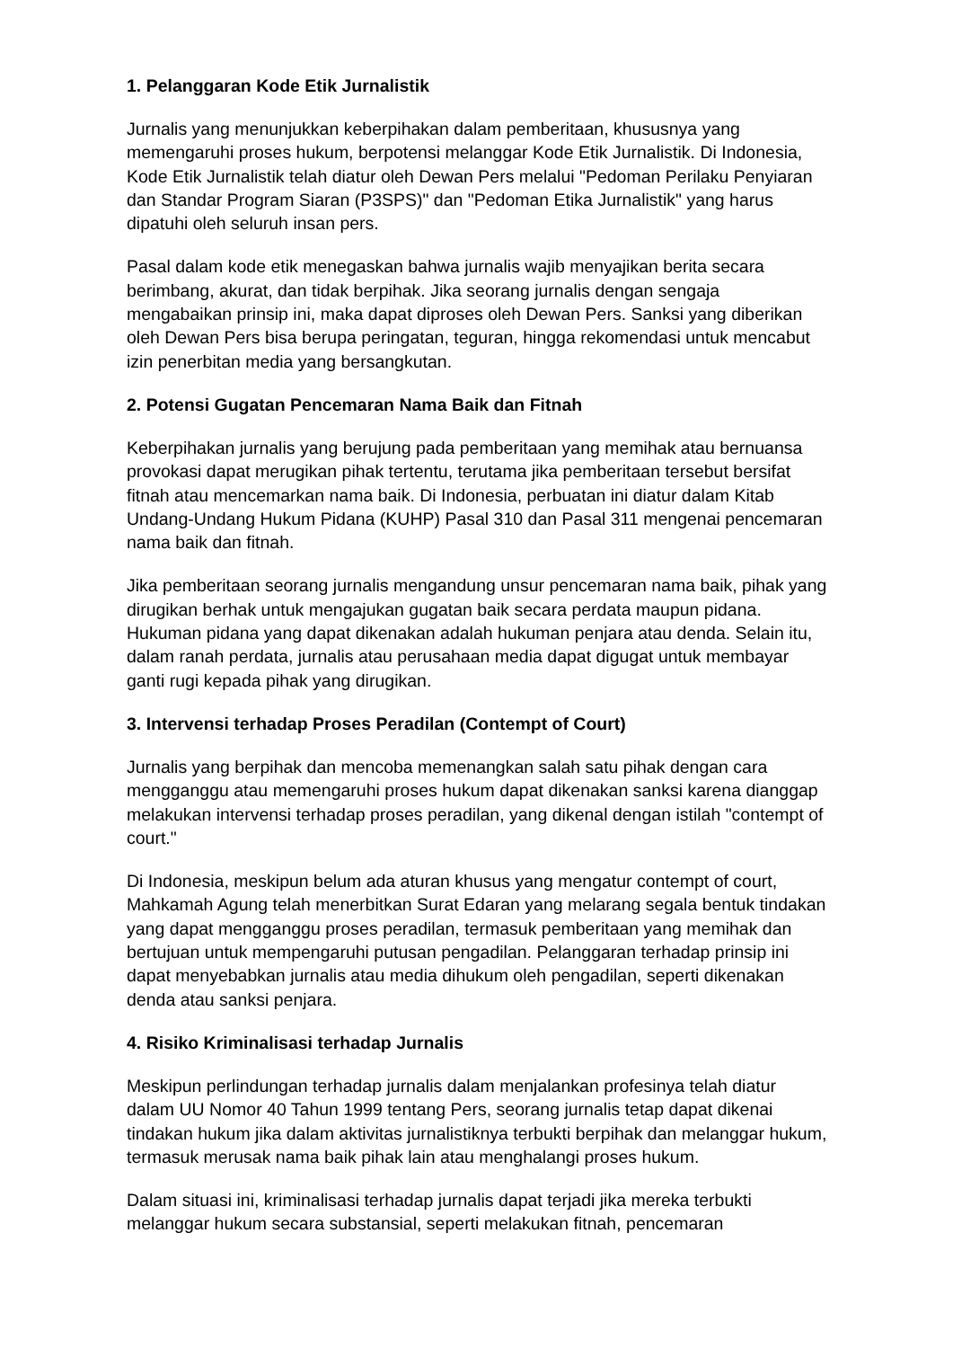1. Pelanggaran Kode Etik Jurnalistik
Jurnalis yang menunjukkan keberpihakan dalam pemberitaan, khususnya yang memengaruhi proses hukum, berpotensi melanggar Kode Etik Jurnalistik. Di Indonesia, Kode Etik Jurnalistik telah diatur oleh Dewan Pers melalui "Pedoman Perilaku Penyiaran dan Standar Program Siaran (P3SPS)" dan "Pedoman Etika Jurnalistik" yang harus dipatuhi oleh seluruh insan pers.
Pasal dalam kode etik menegaskan bahwa jurnalis wajib menyajikan berita secara berimbang, akurat, dan tidak berpihak. Jika seorang jurnalis dengan sengaja mengabaikan prinsip ini, maka dapat diproses oleh Dewan Pers. Sanksi yang diberikan oleh Dewan Pers bisa berupa peringatan, teguran, hingga rekomendasi untuk mencabut izin penerbitan media yang bersangkutan.
2. Potensi Gugatan Pencemaran Nama Baik dan Fitnah
Keberpihakan jurnalis yang berujung pada pemberitaan yang memihak atau bernuansa provokasi dapat merugikan pihak tertentu, terutama jika pemberitaan tersebut bersifat fitnah atau mencemarkan nama baik. Di Indonesia, perbuatan ini diatur dalam Kitab Undang-Undang Hukum Pidana (KUHP) Pasal 310 dan Pasal 311 mengenai pencemaran nama baik dan fitnah.
Jika pemberitaan seorang jurnalis mengandung unsur pencemaran nama baik, pihak yang dirugikan berhak untuk mengajukan gugatan baik secara perdata maupun pidana. Hukuman pidana yang dapat dikenakan adalah hukuman penjara atau denda. Selain itu, dalam ranah perdata, jurnalis atau perusahaan media dapat digugat untuk membayar ganti rugi kepada pihak yang dirugikan.
3. Intervensi terhadap Proses Peradilan (Contempt of Court)
Jurnalis yang berpihak dan mencoba memenangkan salah satu pihak dengan cara mengganggu atau memengaruhi proses hukum dapat dikenakan sanksi karena dianggap melakukan intervensi terhadap proses peradilan, yang dikenal dengan istilah "contempt of court."
Di Indonesia, meskipun belum ada aturan khusus yang mengatur contempt of court, Mahkamah Agung telah menerbitkan Surat Edaran yang melarang segala bentuk tindakan yang dapat mengganggu proses peradilan, termasuk pemberitaan yang memihak dan bertujuan untuk mempengaruhi putusan pengadilan. Pelanggaran terhadap prinsip ini dapat menyebabkan jurnalis atau media dihukum oleh pengadilan, seperti dikenakan denda atau sanksi penjara.
4. Risiko Kriminalisasi terhadap Jurnalis
Meskipun perlindungan terhadap jurnalis dalam menjalankan profesinya telah diatur dalam UU Nomor 40 Tahun 1999 tentang Pers, seorang jurnalis tetap dapat dikenai tindakan hukum jika dalam aktivitas jurnalistiknya terbukti berpihak dan melanggar hukum, termasuk merusak nama baik pihak lain atau menghalangi proses hukum.
Dalam situasi ini, kriminalisasi terhadap jurnalis dapat terjadi jika mereka terbukti melanggar hukum secara substansial, seperti melakukan fitnah, pencemaran